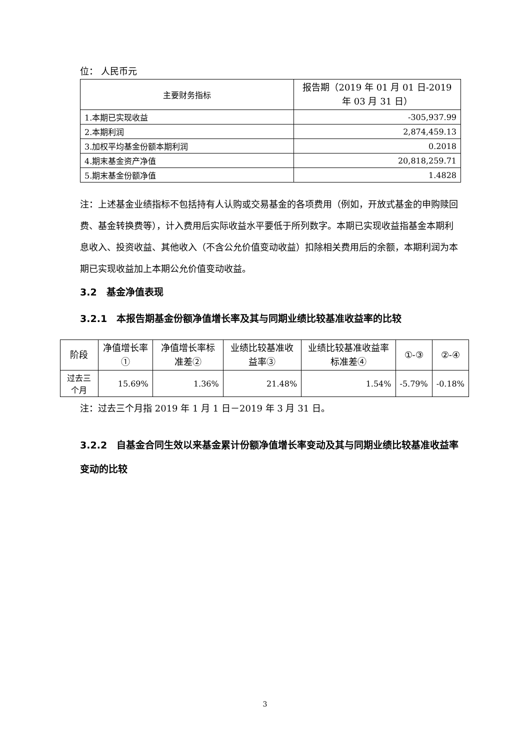位： 人民币元
| 主要财务指标 | 报告期（2019 年 01 月 01 日-2019 年 03 月 31 日） |
| --- | --- |
| 1.本期已实现收益 | -305,937.99 |
| 2.本期利润 | 2,874,459.13 |
| 3.加权平均基金份额本期利润 | 0.2018 |
| 4.期末基金资产净值 | 20,818,259.71 |
| 5.期末基金份额净值 | 1.4828 |
注：上述基金业绩指标不包括持有人认购或交易基金的各项费用（例如，开放式基金的申购赎回费、基金转换费等），计入费用后实际收益水平要低于所列数字。本期已实现收益指基金本期利息收入、投资收益、其他收入（不含公允价值变动收益）扣除相关费用后的余额，本期利润为本期已实现收益加上本期公允价值变动收益。
3.2　基金净值表现
3.2.1　本报告期基金份额净值增长率及其与同期业绩比较基准收益率的比较
| 阶段 | 净值增长率① | 净值增长率标准差② | 业绩比较基准收益率③ | 业绩比较基准收益率标准差④ | ①-③ | ②-④ |
| --- | --- | --- | --- | --- | --- | --- |
| 过去三个月 | 15.69% | 1.36% | 21.48% | 1.54% | -5.79% | -0.18% |
注：过去三个月指 2019 年 1 月 1 日－2019 年 3 月 31 日。
3.2.2　自基金合同生效以来基金累计份额净值增长率变动及其与同期业绩比较基准收益率变动的比较
3